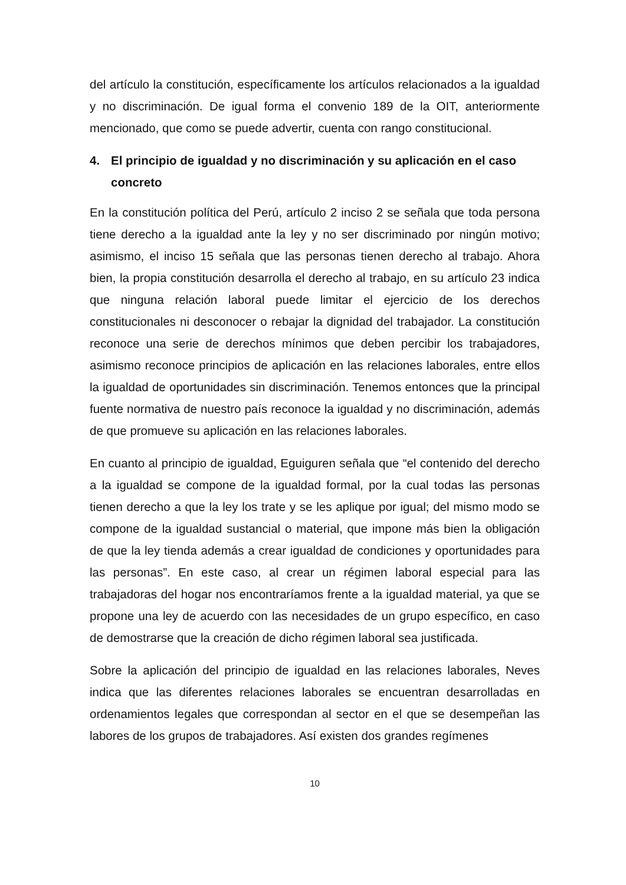del artículo la constitución, específicamente los artículos relacionados a la igualdad y no discriminación. De igual forma el convenio 189 de la OIT, anteriormente mencionado, que como se puede advertir, cuenta con rango constitucional.
4. El principio de igualdad y no discriminación y su aplicación en el caso concreto
En la constitución política del Perú, artículo 2 inciso 2 se señala que toda persona tiene derecho a la igualdad ante la ley y no ser discriminado por ningún motivo; asimismo, el inciso 15 señala que las personas tienen derecho al trabajo. Ahora bien, la propia constitución desarrolla el derecho al trabajo, en su artículo 23 indica que ninguna relación laboral puede limitar el ejercicio de los derechos constitucionales ni desconocer o rebajar la dignidad del trabajador. La constitución reconoce una serie de derechos mínimos que deben percibir los trabajadores, asimismo reconoce principios de aplicación en las relaciones laborales, entre ellos la igualdad de oportunidades sin discriminación. Tenemos entonces que la principal fuente normativa de nuestro país reconoce la igualdad y no discriminación, además de que promueve su aplicación en las relaciones laborales.
En cuanto al principio de igualdad, Eguiguren señala que “el contenido del derecho a la igualdad se compone de la igualdad formal, por la cual todas las personas tienen derecho a que la ley los trate y se les aplique por igual; del mismo modo se compone de la igualdad sustancial o material, que impone más bien la obligación de que la ley tienda además a crear igualdad de condiciones y oportunidades para las personas”. En este caso, al crear un régimen laboral especial para las trabajadoras del hogar nos encontraríamos frente a la igualdad material, ya que se propone una ley de acuerdo con las necesidades de un grupo específico, en caso de demostrarse que la creación de dicho régimen laboral sea justificada.
Sobre la aplicación del principio de igualdad en las relaciones laborales, Neves indica que las diferentes relaciones laborales se encuentran desarrolladas en ordenamientos legales que correspondan al sector en el que se desempeñan las labores de los grupos de trabajadores. Así existen dos grandes regímenes
10